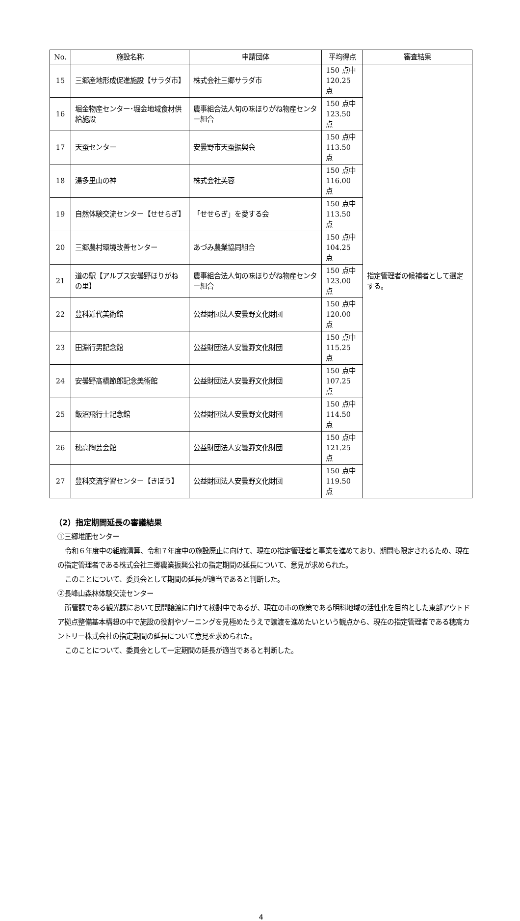| No. | 施設名称 | 申請団体 | 平均得点 | 審査結果 |
| --- | --- | --- | --- | --- |
| 15 | 三郷産地形成促進施設【サラダ市】 | 株式会社三郷サラダ市 | 150 点中 120.25 点 | 指定管理者の候補者として選定する。 |
| 16 | 堀金物産センター･堀金地域食材供給施設 | 農事組合法人旬の味ほりがね物産センター組合 | 150 点中 123.50 点 | |
| 17 | 天蚕センター | 安曇野市天蚕振興会 | 150 点中 113.50 点 | |
| 18 | 湯多里山の神 | 株式会社芙蓉 | 150 点中 116.00 点 | |
| 19 | 自然体験交流センター【せせらぎ】 | 「せせらぎ」を愛する会 | 150 点中 113.50 点 | |
| 20 | 三郷農村環境改善センター | あづみ農業協同組合 | 150 点中 104.25 点 | |
| 21 | 道の駅【アルプス安曇野ほりがねの里】 | 農事組合法人旬の味ほりがね物産センター組合 | 150 点中 123.00 点 | |
| 22 | 豊科近代美術館 | 公益財団法人安曇野文化財団 | 150 点中 120.00 点 | |
| 23 | 田淵行男記念館 | 公益財団法人安曇野文化財団 | 150 点中 115.25 点 | |
| 24 | 安曇野髙橋節郎記念美術館 | 公益財団法人安曇野文化財団 | 150 点中 107.25 点 | |
| 25 | 飯沼飛行士記念館 | 公益財団法人安曇野文化財団 | 150 点中 114.50 点 | |
| 26 | 穂高陶芸会館 | 公益財団法人安曇野文化財団 | 150 点中 121.25 点 | |
| 27 | 豊科交流学習センター【きぼう】 | 公益財団法人安曇野文化財団 | 150 点中 119.50 点 | |
（2）指定期間延長の審議結果
①三郷堆肥センター
令和６年度中の組織清算、令和７年度中の施設廃止に向けて、現在の指定管理者と事業を進めており、期間も限定されるため、現在の指定管理者である株式会社三郷農業振興公社の指定期間の延長について、意見が求められた。
このことについて、委員会として期間の延長が適当であると判断した。
②長峰山森林体験交流センター
所管課である観光課において民間譲渡に向けて検討中であるが、現在の市の施策である明科地域の活性化を目的とした東部アウトドア拠点整備基本構想の中で施設の役割やゾーニングを見極めたうえで譲渡を進めたいという観点から、現在の指定管理者である穂高カントリー株式会社の指定期間の延長について意見を求められた。
このことについて、委員会として一定期間の延長が適当であると判断した。
4